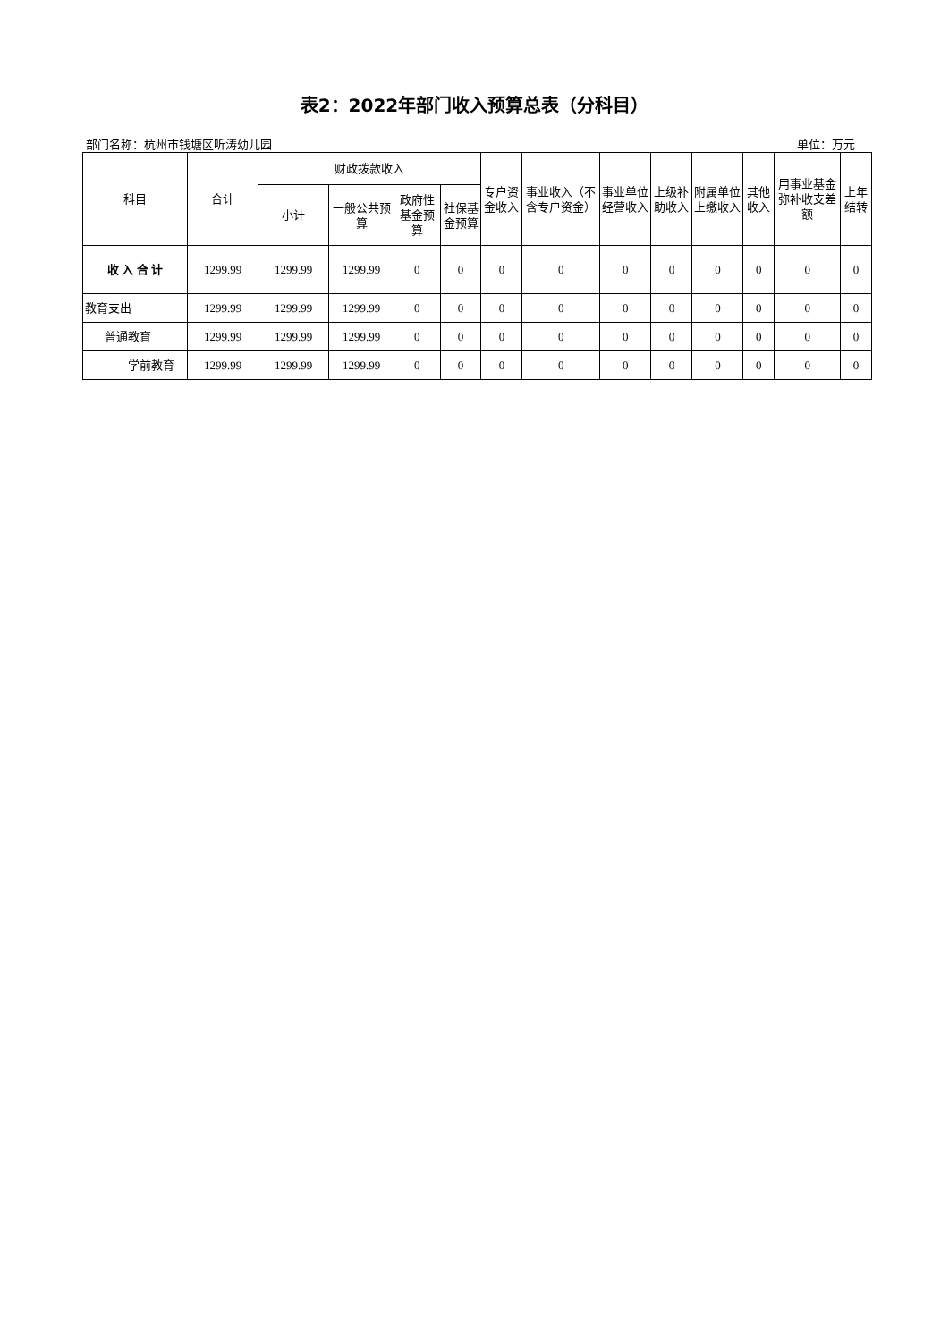表2：2022年部门收入预算总表（分科目）
部门名称：杭州市钱塘区听涛幼儿园 单位：万元
| 科目 | 合计 | 财政拨款收入 | | | | 专户资金收入 | 事业收入（不含专户资金） | 事业单位经营收入 | 上级补助收入 | 附属单位上缴收入 | 其他收入 | 用事业基金弥补收支差额 | 上年结转 |
| --- | --- | --- | --- | --- | --- | --- | --- | --- | --- | --- | --- | --- | --- |
| | | 小计 | 一般公共预算 | 政府性基金预算 | 社保基金预算 | | | | | | | | |
| 收 入 合 计 | 1299.99 | 1299.99 | 1299.99 | 0 | 0 | 0 | 0 | 0 | 0 | 0 | 0 | 0 | 0 |
| 教育支出 | 1299.99 | 1299.99 | 1299.99 | 0 | 0 | 0 | 0 | 0 | 0 | 0 | 0 | 0 | 0 |
| 普通教育 | 1299.99 | 1299.99 | 1299.99 | 0 | 0 | 0 | 0 | 0 | 0 | 0 | 0 | 0 | 0 |
| 学前教育 | 1299.99 | 1299.99 | 1299.99 | 0 | 0 | 0 | 0 | 0 | 0 | 0 | 0 | 0 | 0 |